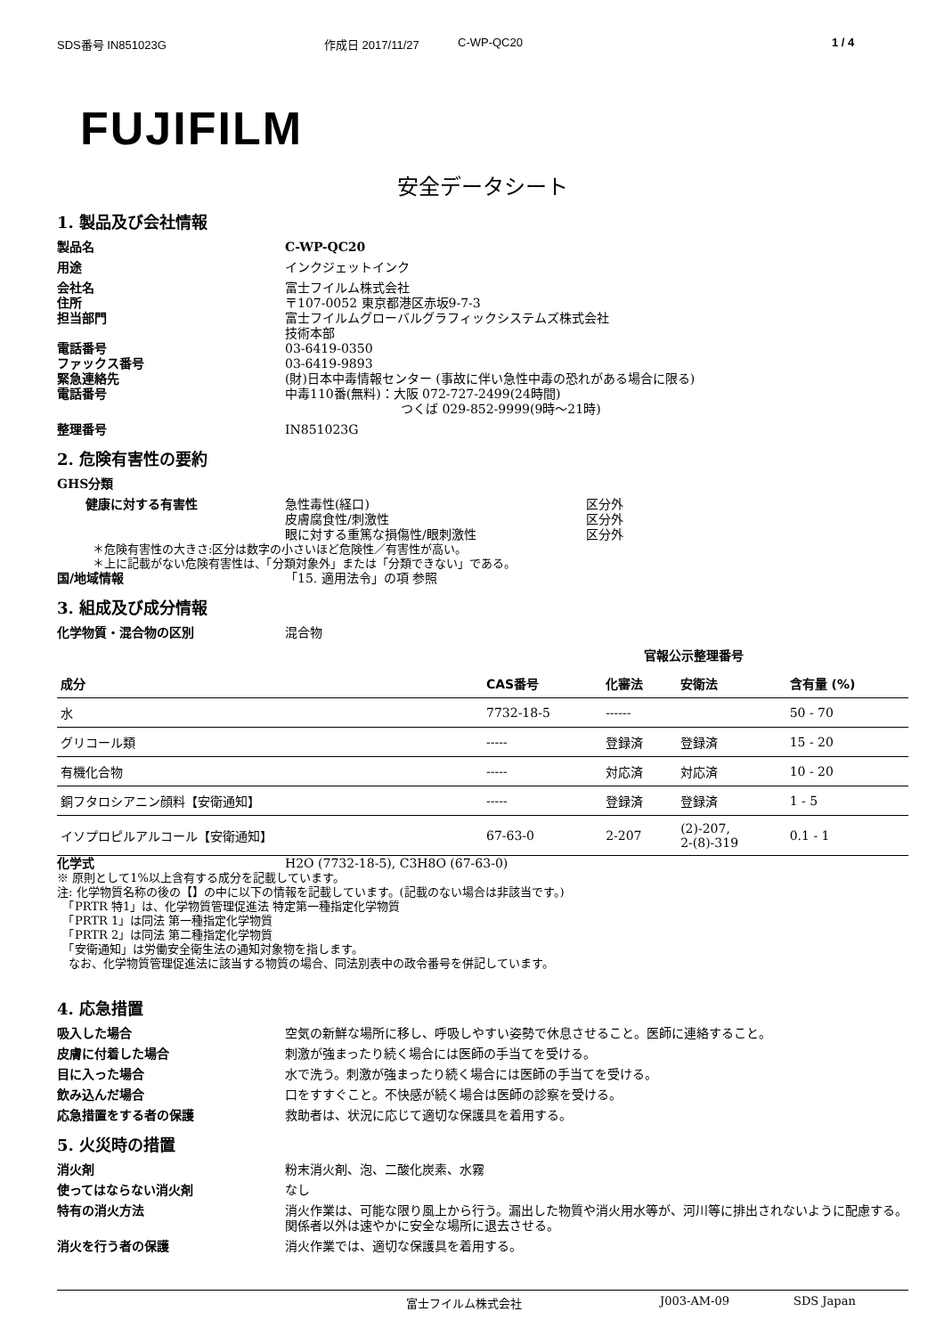SDS番号 IN851023G 作成日 2017/11/27 C-WP-QC20 1 / 4
FUJIFILM
安全データシート
1. 製品及び会社情報
製品名 C-WP-QC20
用途 インクジェットインク
会社名 富士フイルム株式会社
住所 〒107-0052 東京都港区赤坂9-7-3
担当部門 富士フイルムグローバルグラフィックシステムズ株式会社
技術本部
電話番号 03-6419-0350
ファックス番号 03-6419-9893
緊急連絡先 (財)日本中毒情報センター (事故に伴い急性中毒の恐れがある場合に限る)
電話番号 中毒110番(無料)：大阪 072-727-2499(24時間)
つくば 029-852-9999(9時～21時)
整理番号 IN851023G
2. 危険有害性の要約
GHS分類
健康に対する有害性 急性毒性(経口) 区分外
皮膚腐食性/刺激性 区分外
眼に対する重篤な損傷性/眼刺激性 区分外
＊危険有害性の大きさ:区分は数字の小さいほど危険性／有害性が高い。
＊上に記載がない危険有害性は、「分類対象外」または「分類できない」である。
国/地域情報 「15. 適用法令」の項 参照
3. 組成及び成分情報
化学物質・混合物の区別 混合物
| | | 官報公示整理番号 | | |
| --- | --- | --- | --- | --- |
| 成分 | CAS番号 | 化審法 | 安衛法 | 含有量 (%) |
| 水 | 7732-18-5 | ------ | | 50 - 70 |
| グリコール類 | ----- | 登録済 | 登録済 | 15 - 20 |
| 有機化合物 | ----- | 対応済 | 対応済 | 10 - 20 |
| 銅フタロシアニン顔料【安衛通知】 | ----- | 登録済 | 登録済 | 1 - 5 |
| イソプロピルアルコール【安衛通知】 | 67-63-0 | 2-207 | (2)-207, 2-(8)-319 | 0.1 - 1 |
化学式 H2O (7732-18-5), C3H8O (67-63-0)
※ 原則として1%以上含有する成分を記載しています。
注: 化学物質名称の後の【】の中に以下の情報を記載しています。(記載のない場合は非該当です。)
　「PRTR 特1」は、化学物質管理促進法 特定第一種指定化学物質
　「PRTR 1」は同法 第一種指定化学物質
　「PRTR 2」は同法 第二種指定化学物質
　「安衛通知」は労働安全衛生法の通知対象物を指します。
　なお、化学物質管理促進法に該当する物質の場合、同法別表中の政令番号を併記しています。
4. 応急措置
吸入した場合 空気の新鮮な場所に移し、呼吸しやすい姿勢で休息させること。医師に連絡すること。
皮膚に付着した場合 刺激が強まったり続く場合には医師の手当てを受ける。
目に入った場合 水で洗う。刺激が強まったり続く場合には医師の手当てを受ける。
飲み込んだ場合 口をすすぐこと。不快感が続く場合は医師の診察を受ける。
応急措置をする者の保護 救助者は、状況に応じて適切な保護具を着用する。
5. 火災時の措置
消火剤 粉末消火剤、泡、二酸化炭素、水霧
使ってはならない消火剤 なし
特有の消火方法 消火作業は、可能な限り風上から行う。漏出した物質や消火用水等が、河川等に排出されないように配慮する。関係者以外は速やかに安全な場所に退去させる。
消火を行う者の保護 消火作業では、適切な保護具を着用する。
富士フイルム株式会社 J003-AM-09 SDS Japan